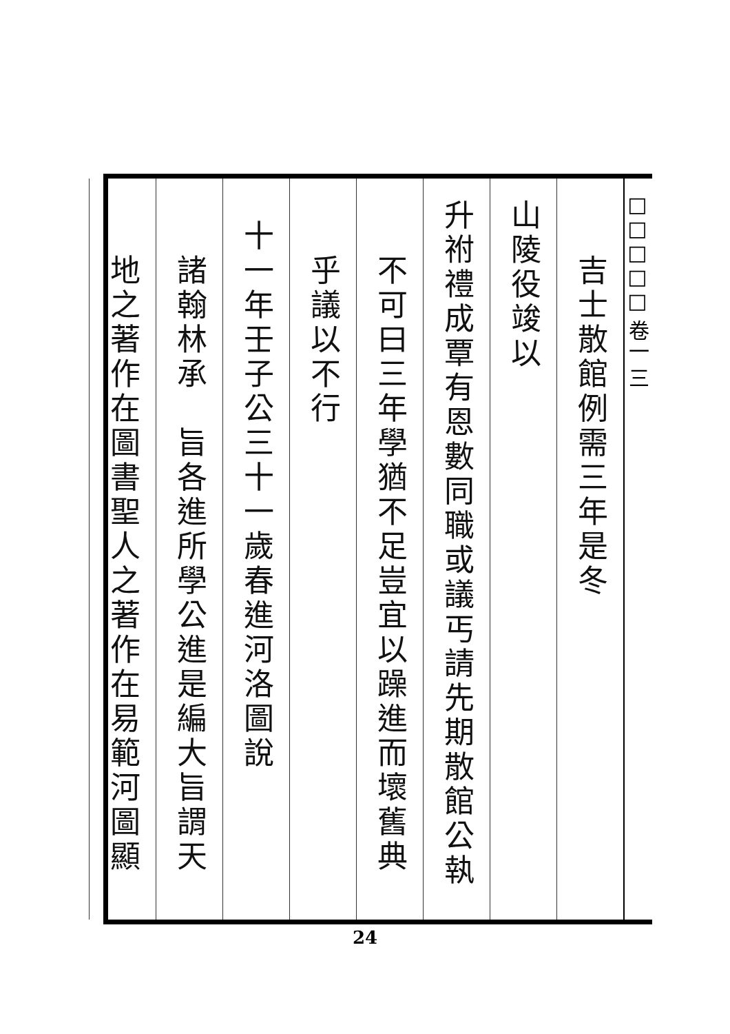□□□□□ 卷一 三
吉士散館例需三年是冬
山陵役竣以
升祔禮成覃有恩數同職或議丐請先期散館公執
不可曰三年學猶不足豈宜以躁進而壞舊典
乎議以不行
十一年壬子公三十一歲春進河洛圖說
諸翰林承　旨各進所學公進是編大旨謂天
地之著作在圖書聖人之著作在易範河圖顯
24